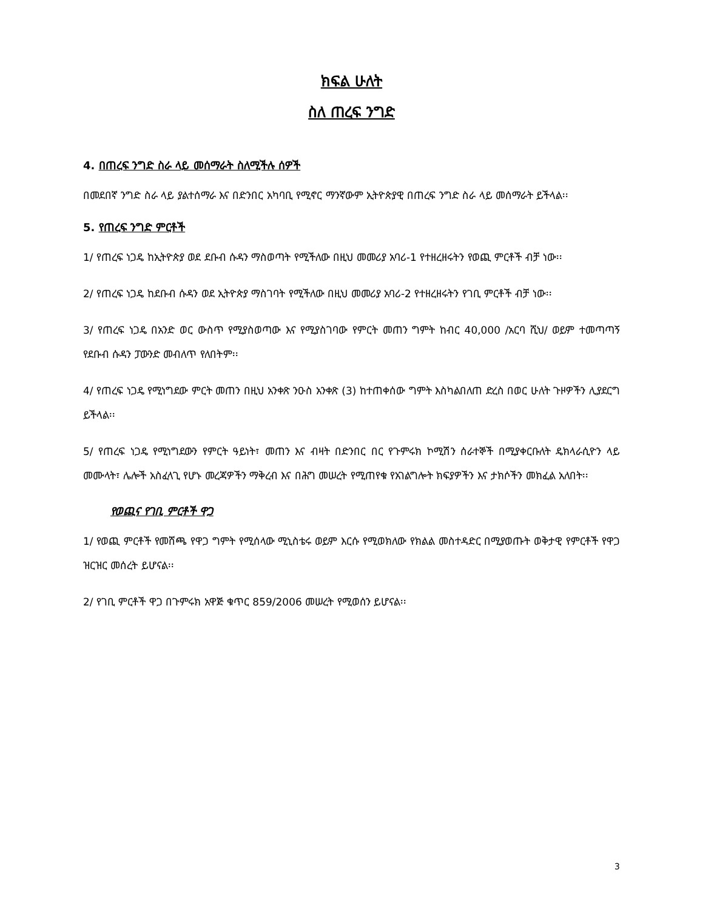ክፍል ሁለት
ስለ ጠረፍ ንግድ
4. በጠረፍ ንግድ ስራ ላይ መሰማራት ስለሚችሉ ሰዎች
በመደበኛ ንግድ ስራ ላይ ያልተሰማራ እና በድንበር አካባቢ የሚኖር ማንኛውም ኢትዮጵያዊ በጠረፍ ንግድ ስራ ላይ መሰማራት ይችላል፡፡
5. የጠረፍ ንግድ ምርቶች
1/ የጠረፍ ነጋዴ ከኢትዮጵያ ወደ ደቡብ ሱዳን ማስወጣት የሚችለው በዚህ መመሪያ አባሪ-1 የተዘረዘሩትን የወጪ ምርቶች ብቻ ነው፡፡
2/ የጠረፍ ነጋዴ ከደቡብ ሱዳን ወደ ኢትዮጵያ ማስገባት የሚችለው በዚህ መመሪያ አባሪ-2 የተዘረዘሩትን የገቢ ምርቶች ብቻ ነው፡፡
3/ የጠረፍ ነጋዴ በአንድ ወር ውስጥ የሚያስወጣው እና የሚያስገባው የምርት መጠን ግምት ከብር 40,000 /አርባ ሺህ/ ወይም ተመጣጣኝ የደቡብ ሱዳን ፓውንድ መብለጥ የለበትም፡፡
4/ የጠረፍ ነጋዴ የሚነግደው ምርት መጠን በዚህ አንቀጽ ንዑስ አንቀጽ (3) ከተጠቀሰው ግምት እስካልበለጠ ድረስ በወር ሁለት ጉዞዎችን ሊያደርግ ይችላል፡፡
5/ የጠረፍ ነጋዴ የሚነግደውን የምርት ዓይነት፣ መጠን እና ብዛት በድንበር በር የጉምሩክ ኮሚሽን ሰራተኞች በሚያቀርቡለት ዴክላራሲዮን ላይ መሙላት፣ ሌሎች አስፈላጊ የሆኑ መረጃዎችን ማቅረብ እና በሕግ መሠረት የሚጠየቁ የአገልግሎት ክፍያዎችን እና ታክሶችን መክፈል አለበት፡፡
የወጪና የገቢ ምርቶች ዋጋ
1/ የወጪ ምርቶች የመሸጫ የዋጋ ግምት የሚሰላው ሚኒስቴሩ ወይም እርሱ የሚወክለው የክልል መስተዳድር በሚያወጡት ወቅታዊ የምርቶች የዋጋ ዝርዝር መሰረት ይሆናል፡፡
2/ የገቢ ምርቶች ዋጋ በጉምሩክ አዋጅ ቁጥር 859/2006 መሠረት የሚወሰን ይሆናል፡፡
3